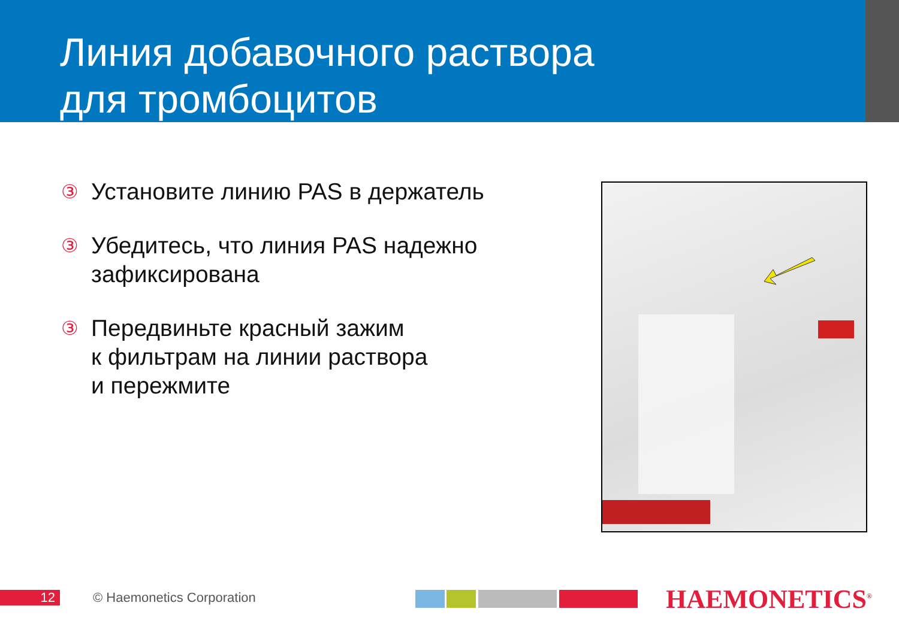Линия добавочного раствора
для тромбоцитов
③ Установите линию PAS в держатель
③ Убедитесь, что линия PAS надежно
зафиксирована
③ Передвиньте красный зажим
к фильтрам на линии раствора
и пережмите
12 © Haemonetics Corporation HAEMONETICS<sup>®</sup>